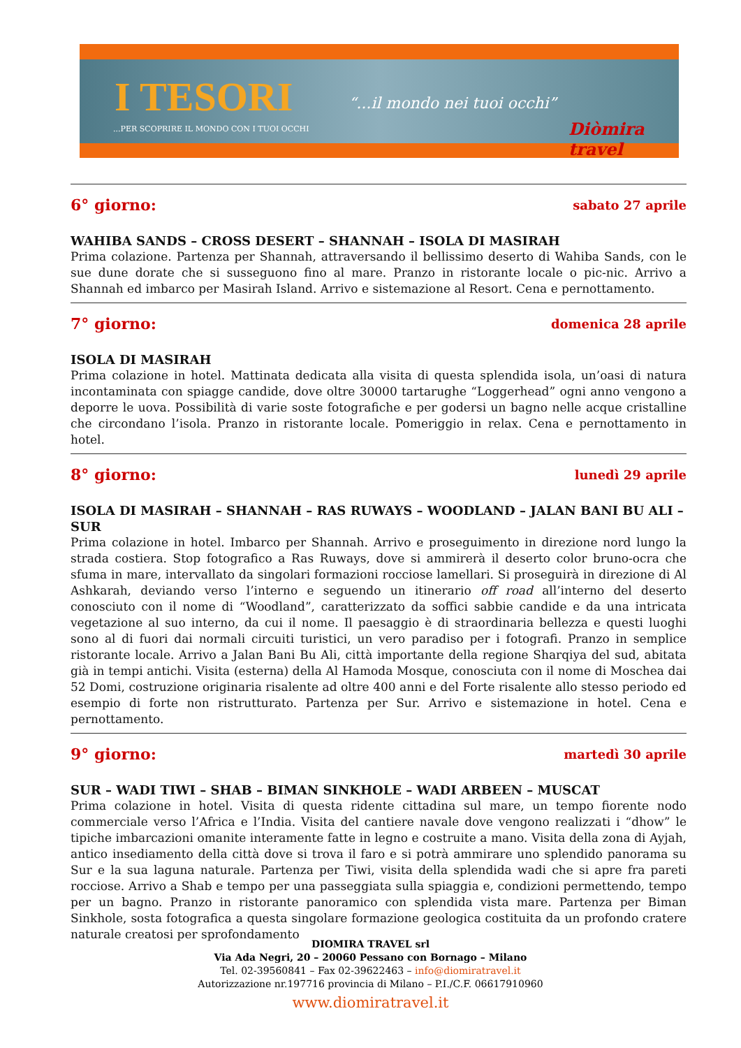I TESORI “...il mondo nei tuoi occhi”
...PER SCOPRIRE IL MONDO CON I TUOI OCCHI
Diòmira travel
6° giorno: sabato 27 aprile
WAHIBA SANDS – CROSS DESERT – SHANNAH – ISOLA DI MASIRAH
Prima colazione. Partenza per Shannah, attraversando il bellissimo deserto di Wahiba Sands, con le sue dune dorate che si susseguono fino al mare. Pranzo in ristorante locale o pic-nic. Arrivo a Shannah ed imbarco per Masirah Island. Arrivo e sistemazione al Resort. Cena e pernottamento.
7° giorno: domenica 28 aprile
ISOLA DI MASIRAH
Prima colazione in hotel. Mattinata dedicata alla visita di questa splendida isola, un’oasi di natura incontaminata con spiagge candide, dove oltre 30000 tartarughe “Loggerhead” ogni anno vengono a deporre le uova. Possibilità di varie soste fotografiche e per godersi un bagno nelle acque cristalline che circondano l’isola. Pranzo in ristorante locale. Pomeriggio in relax. Cena e pernottamento in hotel.
8° giorno: lunedì 29 aprile
ISOLA DI MASIRAH – SHANNAH – RAS RUWAYS – WOODLAND – JALAN BANI BU ALI – SUR
Prima colazione in hotel. Imbarco per Shannah. Arrivo e proseguimento in direzione nord lungo la strada costiera. Stop fotografico a Ras Ruways, dove si ammirerà il deserto color bruno-ocra che sfuma in mare, intervallato da singolari formazioni rocciose lamellari. Si proseguirà in direzione di Al Ashkarah, deviando verso l’interno e seguendo un itinerario off road all’interno del deserto conosciuto con il nome di “Woodland”, caratterizzato da soffici sabbie candide e da una intricata vegetazione al suo interno, da cui il nome. Il paesaggio è di straordinaria bellezza e questi luoghi sono al di fuori dai normali circuiti turistici, un vero paradiso per i fotografi. Pranzo in semplice ristorante locale. Arrivo a Jalan Bani Bu Ali, città importante della regione Sharqiya del sud, abitata già in tempi antichi. Visita (esterna) della Al Hamoda Mosque, conosciuta con il nome di Moschea dai 52 Domi, costruzione originaria risalente ad oltre 400 anni e del Forte risalente allo stesso periodo ed esempio di forte non ristrutturato. Partenza per Sur. Arrivo e sistemazione in hotel. Cena e pernottamento.
9° giorno: martedì 30 aprile
SUR – WADI TIWI – SHAB – BIMAN SINKHOLE – WADI ARBEEN – MUSCAT
Prima colazione in hotel. Visita di questa ridente cittadina sul mare, un tempo fiorente nodo commerciale verso l’Africa e l’India. Visita del cantiere navale dove vengono realizzati i “dhow” le tipiche imbarcazioni omanite interamente fatte in legno e costruite a mano. Visita della zona di Ayjah, antico insediamento della città dove si trova il faro e si potrà ammirare uno splendido panorama su Sur e la sua laguna naturale. Partenza per Tiwi, visita della splendida wadi che si apre fra pareti rocciose. Arrivo a Shab e tempo per una passeggiata sulla spiaggia e, condizioni permettendo, tempo per un bagno. Pranzo in ristorante panoramico con splendida vista mare. Partenza per Biman Sinkhole, sosta fotografica a questa singolare formazione geologica costituita da un profondo cratere naturale creatosi per sprofondamento
DIOMIRA TRAVEL srl
Via Ada Negri, 20 – 20060 Pessano con Bornago – Milano
Tel. 02-39560841 – Fax 02-39622463 – info@diomiratravel.it
Autorizzazione nr.197716 provincia di Milano – P.I./C.F. 06617910960
www.diomiratravel.it